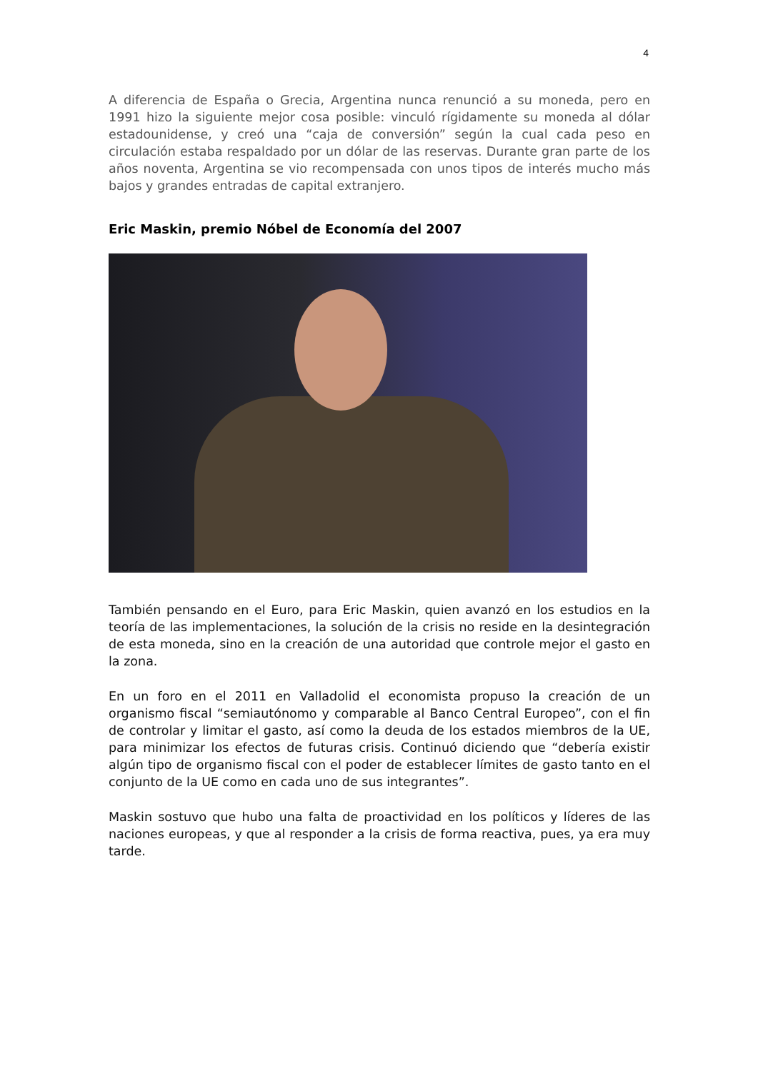4
A diferencia de España o Grecia, Argentina nunca renunció a su moneda, pero en 1991 hizo la siguiente mejor cosa posible: vinculó rígidamente su moneda al dólar estadounidense, y creó una “caja de conversión” según la cual cada peso en circulación estaba respaldado por un dólar de las reservas. Durante gran parte de los años noventa, Argentina se vio recompensada con unos tipos de interés mucho más bajos y grandes entradas de capital extranjero.
Eric Maskin, premio Nóbel de Economía del 2007
También pensando en el Euro, para Eric Maskin, quien avanzó en los estudios en la teoría de las implementaciones, la solución de la crisis no reside en la desintegración de esta moneda, sino en la creación de una autoridad que controle mejor el gasto en la zona.
En un foro en el 2011 en Valladolid el economista propuso la creación de un organismo fiscal “semiautónomo y comparable al Banco Central Europeo”, con el fin de controlar y limitar el gasto, así como la deuda de los estados miembros de la UE, para minimizar los efectos de futuras crisis. Continuó diciendo que “debería existir algún tipo de organismo fiscal con el poder de establecer límites de gasto tanto en el conjunto de la UE como en cada uno de sus integrantes”.
Maskin sostuvo que hubo una falta de proactividad en los políticos y líderes de las naciones europeas, y que al responder a la crisis de forma reactiva, pues, ya era muy tarde.